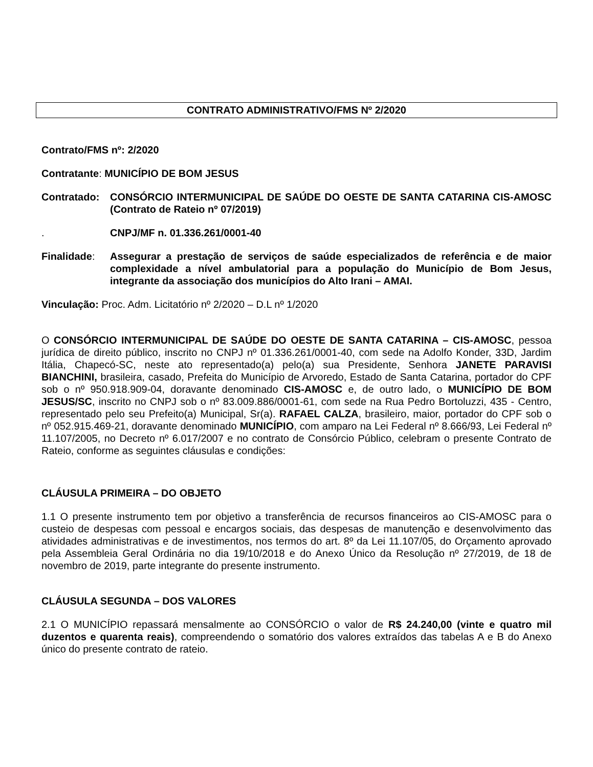CONTRATO ADMINISTRATIVO/FMS Nº 2/2020
Contrato/FMS nº: 2/2020
Contratante: MUNICÍPIO DE BOM JESUS
Contratado: CONSÓRCIO INTERMUNICIPAL DE SAÚDE DO OESTE DE SANTA CATARINA CIS-AMOSC (Contrato de Rateio nº 07/2019)
. CNPJ/MF n. 01.336.261/0001-40
Finalidade: Assegurar a prestação de serviços de saúde especializados de referência e de maior complexidade a nível ambulatorial para a população do Município de Bom Jesus, integrante da associação dos municípios do Alto Irani – AMAI.
Vinculação: Proc. Adm. Licitatório nº 2/2020 – D.L nº 1/2020
O CONSÓRCIO INTERMUNICIPAL DE SAÚDE DO OESTE DE SANTA CATARINA – CIS-AMOSC, pessoa jurídica de direito público, inscrito no CNPJ nº 01.336.261/0001-40, com sede na Adolfo Konder, 33D, Jardim Itália, Chapecó-SC, neste ato representado(a) pelo(a) sua Presidente, Senhora JANETE PARAVISI BIANCHINI, brasileira, casado, Prefeita do Município de Arvoredo, Estado de Santa Catarina, portador do CPF sob o nº 950.918.909-04, doravante denominado CIS-AMOSC e, de outro lado, o MUNICÍPIO DE BOM JESUS/SC, inscrito no CNPJ sob o nº 83.009.886/0001-61, com sede na Rua Pedro Bortoluzzi, 435 - Centro, representado pelo seu Prefeito(a) Municipal, Sr(a). RAFAEL CALZA, brasileiro, maior, portador do CPF sob o nº 052.915.469-21, doravante denominado MUNICÍPIO, com amparo na Lei Federal nº 8.666/93, Lei Federal nº 11.107/2005, no Decreto nº 6.017/2007 e no contrato de Consórcio Público, celebram o presente Contrato de Rateio, conforme as seguintes cláusulas e condições:
CLÁUSULA PRIMEIRA – DO OBJETO
1.1 O presente instrumento tem por objetivo a transferência de recursos financeiros ao CIS-AMOSC para o custeio de despesas com pessoal e encargos sociais, das despesas de manutenção e desenvolvimento das atividades administrativas e de investimentos, nos termos do art. 8º da Lei 11.107/05, do Orçamento aprovado pela Assembleia Geral Ordinária no dia 19/10/2018 e do Anexo Único da Resolução nº 27/2019, de 18 de novembro de 2019, parte integrante do presente instrumento.
CLÁUSULA SEGUNDA – DOS VALORES
2.1 O MUNICÍPIO repassará mensalmente ao CONSÓRCIO o valor de R$ 24.240,00 (vinte e quatro mil duzentos e quarenta reais), compreendendo o somatório dos valores extraídos das tabelas A e B do Anexo único do presente contrato de rateio.